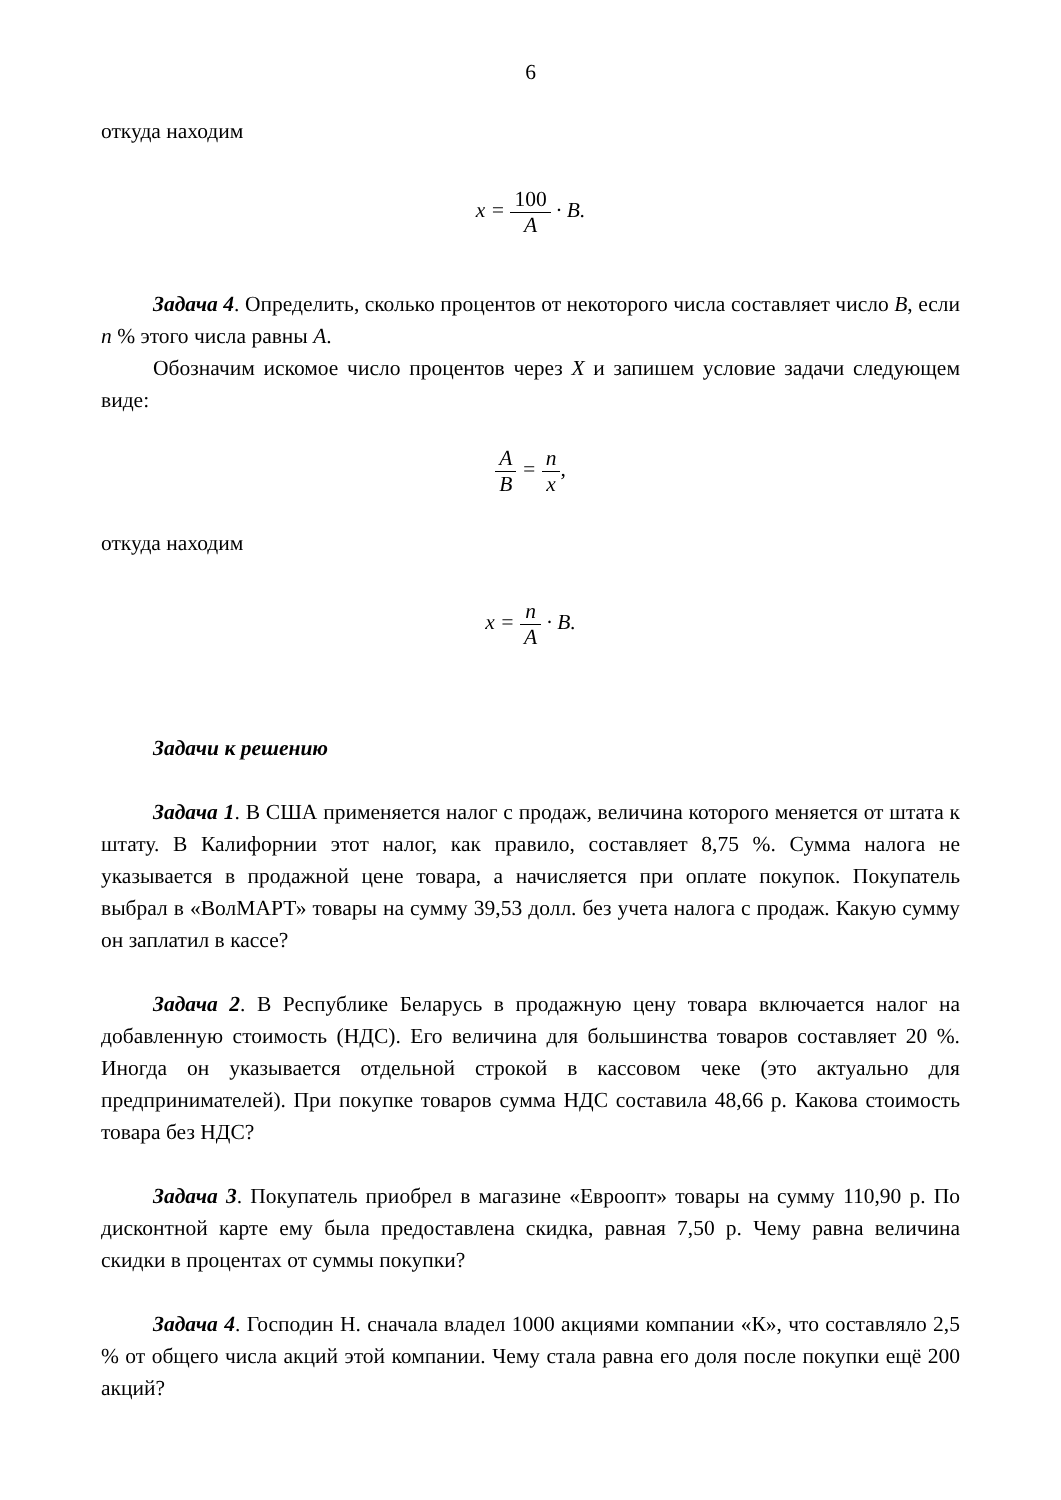6
откуда находим
x = 100 A · B.
Задача 4. Определить, сколько процентов от некоторого числа составляет число B, если n % этого числа равны A.
Обозначим искомое число процентов через X и запишем условие задачи следующем виде:
A B = n x,
откуда находим
x = n A · B.
Задачи к решению
Задача 1. В США применяется налог с продаж, величина которого меняется от штата к штату. В Калифорнии этот налог, как правило, составляет 8,75 %. Сумма налога не указывается в продажной цене товара, а начисляется при оплате покупок. Покупатель выбрал в «ВолМАРТ» товары на сумму 39,53 долл. без учета налога с продаж. Какую сумму он заплатил в кассе?
Задача 2. В Республике Беларусь в продажную цену товара включается налог на добавленную стоимость (НДС). Его величина для большинства товаров составляет 20 %. Иногда он указывается отдельной строкой в кассовом чеке (это актуально для предпринимателей). При покупке товаров сумма НДС составила 48,66 р. Какова стоимость товара без НДС?
Задача 3. Покупатель приобрел в магазине «Евроопт» товары на сумму 110,90 р. По дисконтной карте ему была предоставлена скидка, равная 7,50 р. Чему равна величина скидки в процентах от суммы покупки?
Задача 4. Господин Н. сначала владел 1000 акциями компании «К», что составляло 2,5 % от общего числа акций этой компании. Чему стала равна его доля после покупки ещё 200 акций?